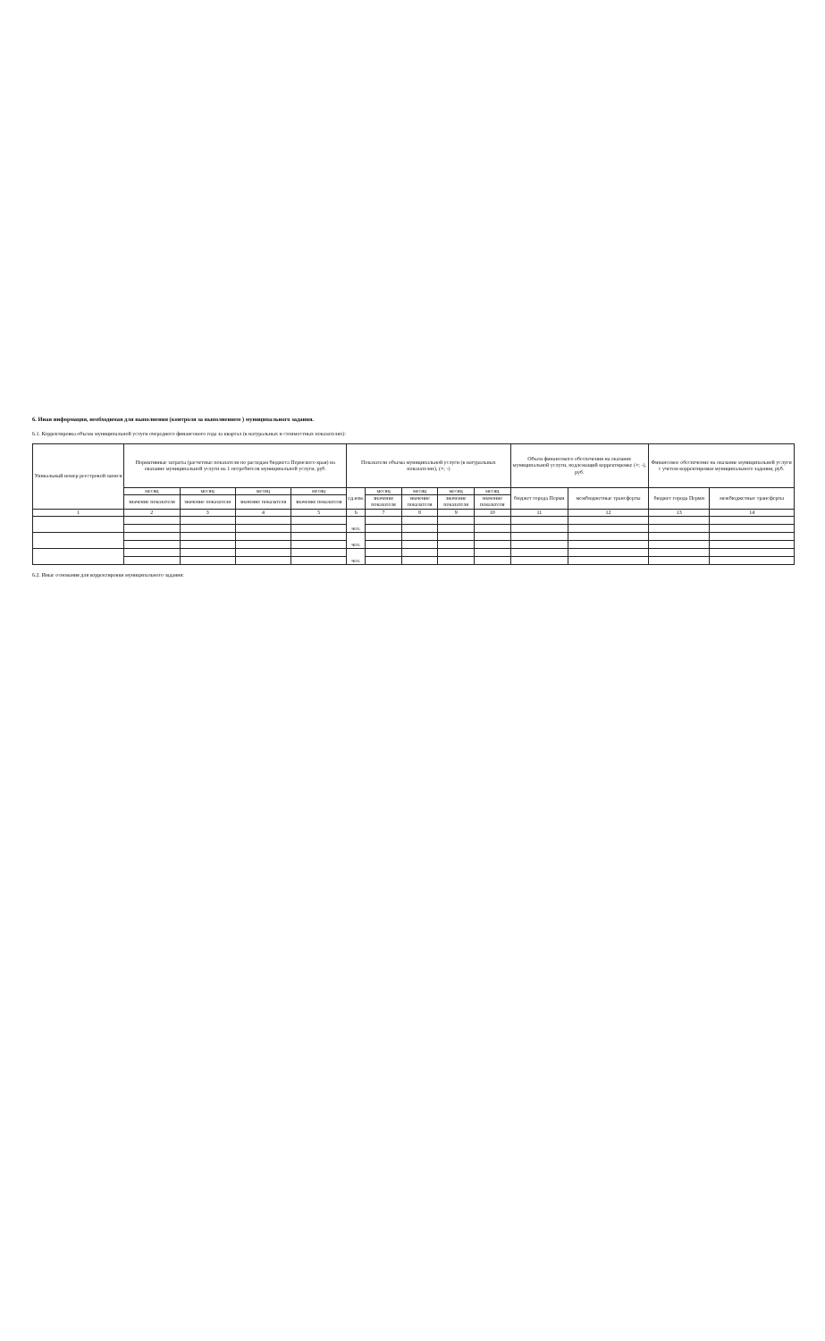6. Иная информация, необходимая для выполнения (контроля за выполнением ) муниципального задания.
6.1. Корректировка объема муниципальной услуги очередного финансового года за квартал (в натуральных и стоимостных показателях):
| Уникальный номер реестровой записи | Нормативные затраты (расчетные показатели по расходам бюджета Пермского края) на оказание муниципальной услуги на 1 потребителя муниципальной услуги, руб. | | | | Показатели объема муниципальной услуги (в натуральных показателях), (+; -) | | | | | Объем финансового обеспечения на оказание муниципальной услуги, подлежащий корректировке (+; -), руб. | | Финансовое обеспечение на оказание муниципальной услуги с учетом корректировки муниципального задания, руб. | |
| --- | --- | --- | --- | --- | --- | --- | --- | --- | --- | --- | --- | --- | --- |
| | месяц | месяц | месяц | месяц | ед.изм. | месяц | месяц | месяц | месяц | бюджет города Перми | межбюджетные трансферты | бюджет города Перми | межбюджетные трансферты |
| | значение показателя | значение показателя | значение показателя | значение показателя | | значение показателя | значение показателя | значение показателя | значение показателя | | | | |
| 1 | 2 | 3 | 4 | 5 | 6 | 7 | 8 | 9 | 10 | 11 | 12 | 13 | 14 |
| | | | | | чел. | | | | | | | | |
| | | | | | чел. | | | | | | | | |
| | | | | | чел. | | | | | | | | |
6.2. Иные основания для корректировки муниципального задания: